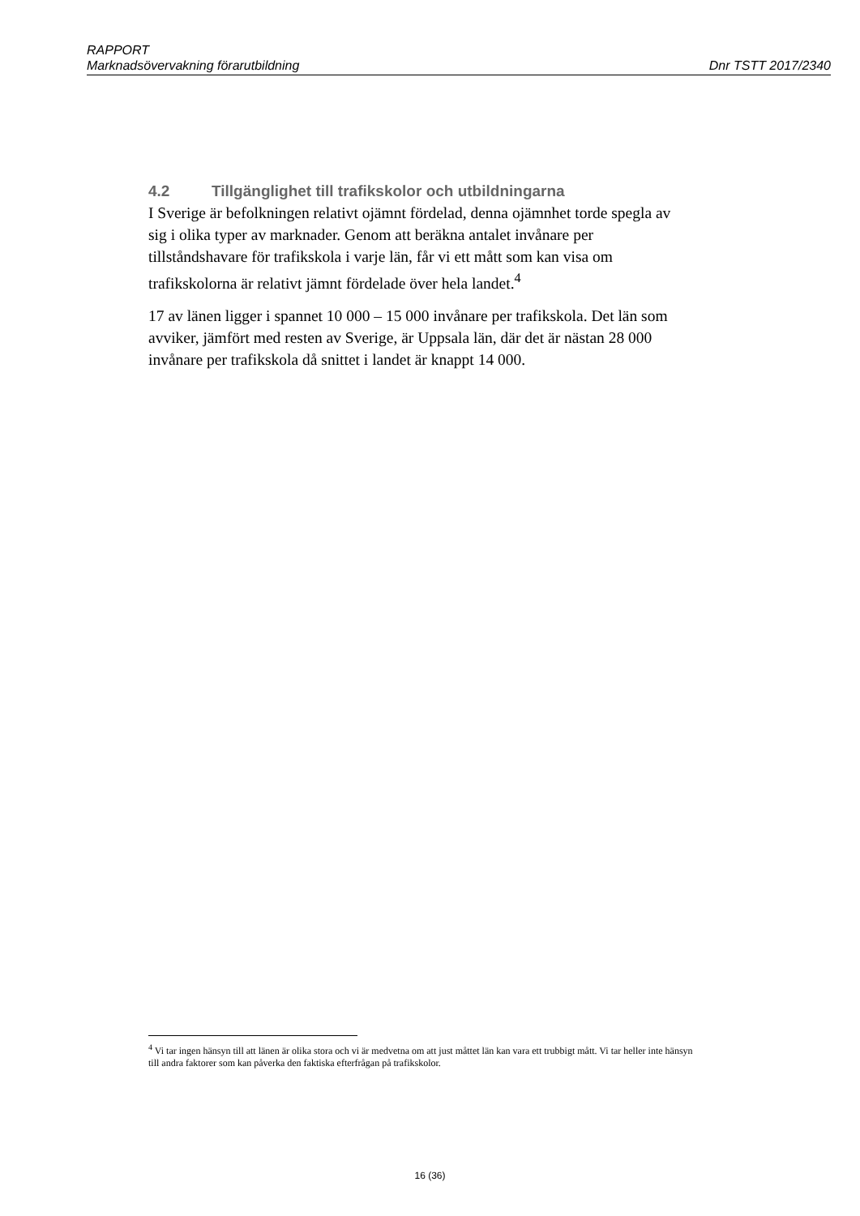RAPPORT
Marknadsövervakning förarutbildning Dnr TSTT 2017/2340
4.2 Tillgänglighet till trafikskolor och utbildningarna
I Sverige är befolkningen relativt ojämnt fördelad, denna ojämnhet torde spegla av sig i olika typer av marknader. Genom att beräkna antalet invånare per tillståndshavare för trafikskola i varje län, får vi ett mått som kan visa om trafikskolorna är relativt jämnt fördelade över hela landet.<sup>4</sup>
17 av länen ligger i spannet 10 000 – 15 000 invånare per trafikskola. Det län som avviker, jämfört med resten av Sverige, är Uppsala län, där det är nästan 28 000 invånare per trafikskola då snittet i landet är knappt 14 000.
<sup>4</sup> Vi tar ingen hänsyn till att länen är olika stora och vi är medvetna om att just måttet län kan vara ett trubbigt mått. Vi tar heller inte hänsyn till andra faktorer som kan påverka den faktiska efterfrågan på trafikskolor.
16 (36)